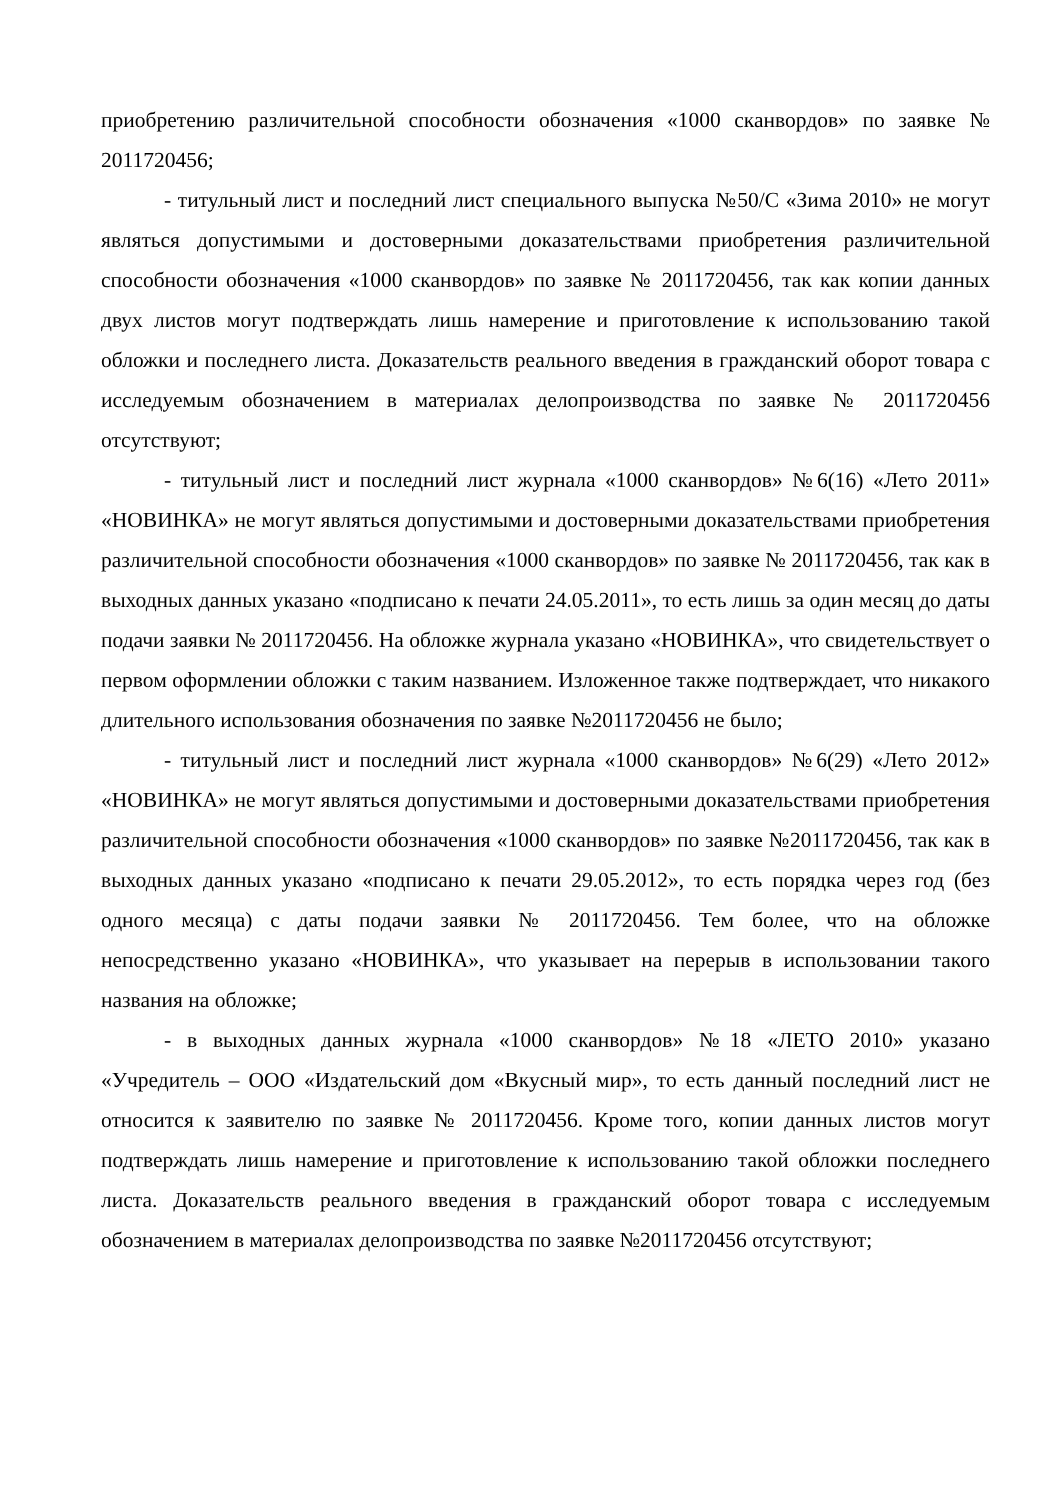приобретению различительной способности обозначения «1000 сканвордов» по заявке № 2011720456;
- титульный лист и последний лист специального выпуска №50/С «Зима 2010» не могут являться допустимыми и достоверными доказательствами приобретения различительной способности обозначения «1000 сканвордов» по заявке № 2011720456, так как копии данных двух листов могут подтверждать лишь намерение и приготовление к использованию такой обложки и последнего листа. Доказательств реального введения в гражданский оборот товара с исследуемым обозначением в материалах делопроизводства по заявке № 2011720456 отсутствуют;
- титульный лист и последний лист журнала «1000 сканвордов» №6(16) «Лето 2011» «НОВИНКА» не могут являться допустимыми и достоверными доказательствами приобретения различительной способности обозначения «1000 сканвордов» по заявке № 2011720456, так как в выходных данных указано «подписано к печати 24.05.2011», то есть лишь за один месяц до даты подачи заявки № 2011720456. На обложке журнала указано «НОВИНКА», что свидетельствует о первом оформлении обложки с таким названием. Изложенное также подтверждает, что никакого длительного использования обозначения по заявке №2011720456 не было;
- титульный лист и последний лист журнала «1000 сканвордов» №6(29) «Лето 2012» «НОВИНКА» не могут являться допустимыми и достоверными доказательствами приобретения различительной способности обозначения «1000 сканвордов» по заявке №2011720456, так как в выходных данных указано «подписано к печати 29.05.2012», то есть порядка через год (без одного месяца) с даты подачи заявки № 2011720456. Тем более, что на обложке непосредственно указано «НОВИНКА», что указывает на перерыв в использовании такого названия на обложке;
- в выходных данных журнала «1000 сканвордов» №18 «ЛЕТО 2010» указано «Учредитель – ООО «Издательский дом «Вкусный мир», то есть данный последний лист не относится к заявителю по заявке № 2011720456. Кроме того, копии данных листов могут подтверждать лишь намерение и приготовление к использованию такой обложки последнего листа. Доказательств реального введения в гражданский оборот товара с исследуемым обозначением в материалах делопроизводства по заявке №2011720456 отсутствуют;